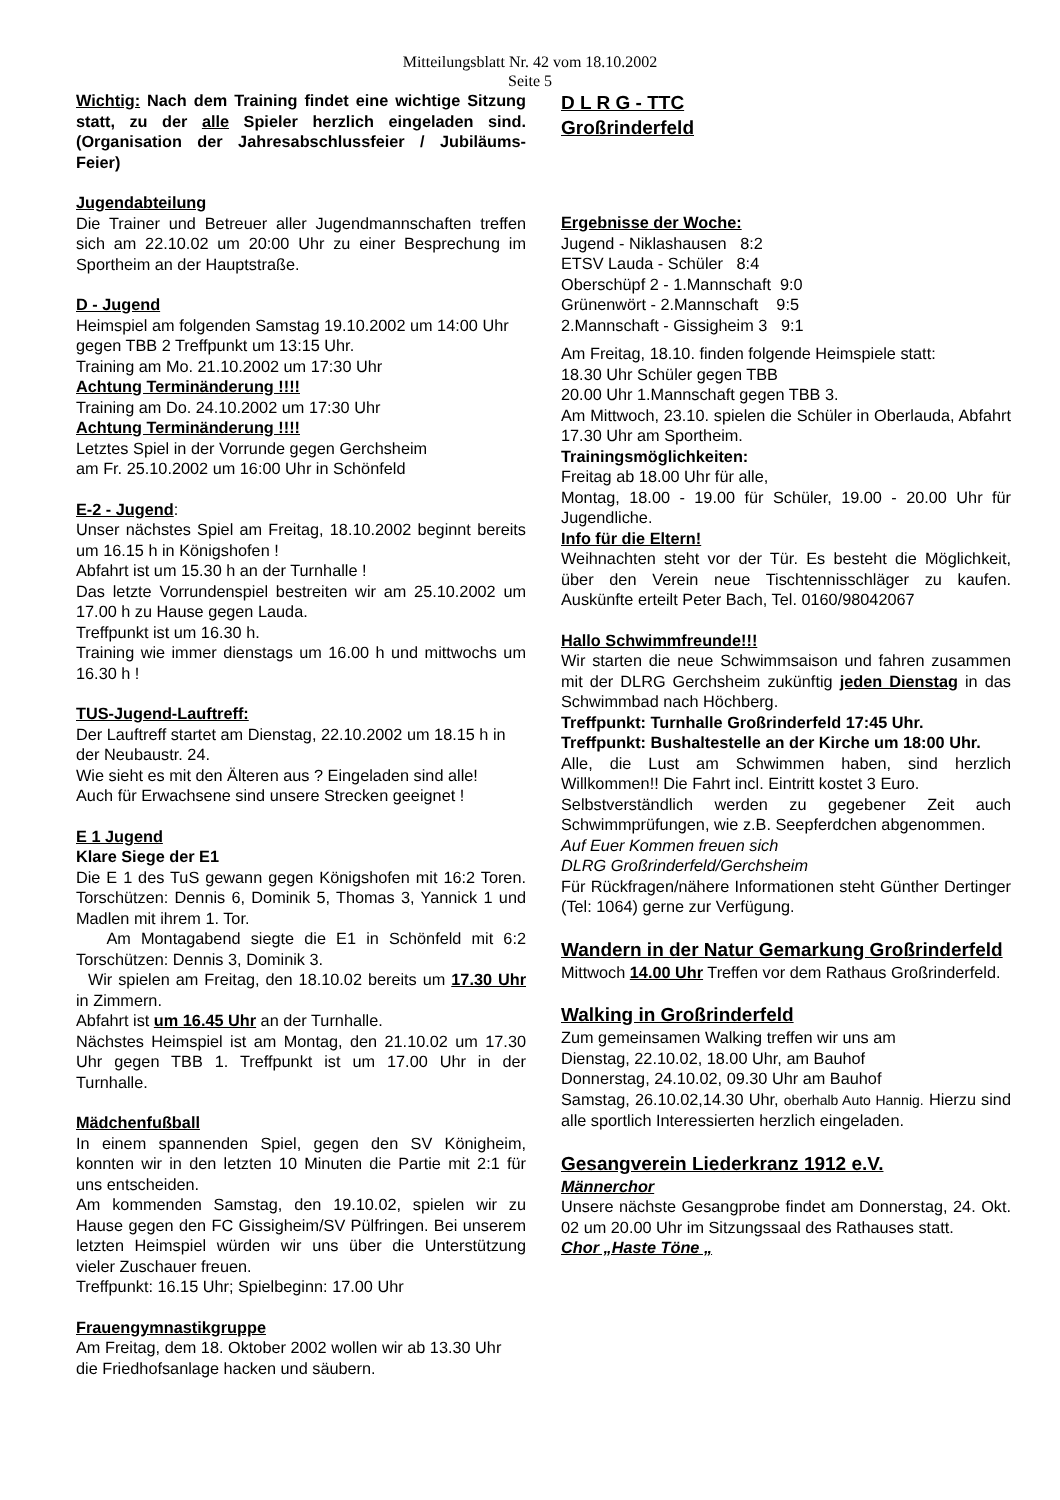Mitteilungsblatt Nr. 42 vom 18.10.2002
Seite 5
Wichtig: Nach dem Training findet eine wichtige Sitzung statt, zu der alle Spieler herzlich eingeladen sind. (Organisation der Jahresabschlussfeier / Jubiläums-Feier)
Jugendabteilung
Die Trainer und Betreuer aller Jugendmannschaften treffen sich am 22.10.02 um 20:00 Uhr zu einer Besprechung im Sportheim an der Hauptstraße.
D - Jugend
Heimspiel am folgenden Samstag 19.10.2002 um 14:00 Uhr gegen TBB 2 Treffpunkt um 13:15 Uhr.
Training am Mo. 21.10.2002 um 17:30 Uhr
Achtung Terminänderung !!!!
Training am Do. 24.10.2002 um 17:30 Uhr
Achtung Terminänderung !!!!
Letztes Spiel in der Vorrunde gegen Gerchsheim
am Fr. 25.10.2002 um 16:00 Uhr in Schönfeld
E-2 - Jugend:
Unser nächstes Spiel am Freitag, 18.10.2002 beginnt bereits um 16.15 h in Königshofen !
Abfahrt ist um 15.30 h an der Turnhalle !
Das letzte Vorrundenspiel bestreiten wir am 25.10.2002 um 17.00 h zu Hause gegen Lauda.
Treffpunkt ist um 16.30 h.
Training wie immer dienstags um 16.00 h und mittwochs um 16.30 h !
TUS-Jugend-Lauftreff:
Der Lauftreff startet am Dienstag, 22.10.2002 um 18.15 h in der Neubaustr. 24.
Wie sieht es mit den Älteren aus ? Eingeladen sind alle!
Auch für Erwachsene sind unsere Strecken geeignet !
E 1 Jugend
Klare Siege der E1
Die E 1 des TuS gewann gegen Königshofen mit 16:2 Toren. Torschützen: Dennis 6, Dominik 5, Thomas 3, Yannick 1 und Madlen mit ihrem 1. Tor.
Am Montagabend siegte die E1 in Schönfeld mit 6:2 Torschützen: Dennis 3, Dominik 3.
Wir spielen am Freitag, den 18.10.02 bereits um 17.30 Uhr in Zimmern.
Abfahrt ist um 16.45 Uhr an der Turnhalle.
Nächstes Heimspiel ist am Montag, den 21.10.02 um 17.30 Uhr gegen TBB 1. Treffpunkt ist um 17.00 Uhr in der Turnhalle.
Mädchenfußball
In einem spannenden Spiel, gegen den SV Könighe­im, konnten wir in den letzten 10 Minuten die Partie mit 2:1 für uns entscheiden.
Am kommenden Samstag, den 19.10.02, spielen wir zu Hause gegen den FC Gissigheim/SV Pülfringen. Bei unserem letzten Heimspiel würden wir uns über die Unterstützung vieler Zuschauer freuen.
Treffpunkt: 16.15 Uhr; Spielbeginn: 17.00 Uhr
Frauengymnastikgruppe
Am Freitag, dem 18. Oktober 2002 wollen wir ab 13.30 Uhr die Friedhofsanlage hacken und säubern.
D L R G - TTC
Großrinderfeld
Ergebnisse der Woche:
Jugend - Niklashausen 8:2
ETSV Lauda - Schüler 8:4
Oberschüpf 2 - 1.Mannschaft 9:0
Grünenwört - 2.Mannschaft 9:5
2.Mannschaft - Gissigheim 3 9:1
Am Freitag, 18.10. finden folgende Heimspiele statt:
18.30 Uhr Schüler gegen TBB
20.00 Uhr 1.Mannschaft gegen TBB 3.
Am Mittwoch, 23.10. spielen die Schüler in Oberlauda, Abfahrt 17.30 Uhr am Sportheim.
Trainingsmöglichkeiten:
Freitag ab 18.00 Uhr für alle,
Montag, 18.00 - 19.00 für Schüler, 19.00 - 20.00 Uhr für Jugendliche.
Info für die Eltern!
Weihnachten steht vor der Tür. Es besteht die Möglichkeit, über den Verein neue Tischtennisschläger zu kaufen. Auskünfte erteilt Peter Bach, Tel. 0160/98042067
Hallo Schwimmfreunde!!!
Wir starten die neue Schwimmsaison und fahren zusammen mit der DLRG Gerchsheim zukünftig jeden Dienstag in das Schwimmbad nach Höchberg.
Treffpunkt: Turnhalle Großrinderfeld 17:45 Uhr.
Treffpunkt: Bushaltestelle an der Kirche um 18:00 Uhr.
Alle, die Lust am Schwimmen haben, sind herzlich Willkommen!! Die Fahrt incl. Eintritt kostet 3 Euro.
Selbstverständlich werden zu gegebener Zeit auch Schwimmprüfungen, wie z.B. Seepferdchen abgenommen.
Auf Euer Kommen freuen sich
DLRG Großrinderfeld/Gerchsheim
Für Rückfragen/nähere Informationen steht Günther Dertinger (Tel: 1064) gerne zur Verfügung.
Wandern in der Natur Gemarkung Groß­rinderfeld
Mittwoch 14.00 Uhr Treffen vor dem Rathaus Großrinderfeld.
Walking in Großrinderfeld
Zum gemeinsamen Walking treffen wir uns am
Dienstag, 22.10.02, 18.00 Uhr, am Bauhof
Donnerstag, 24.10.02, 09.30 Uhr am Bauhof
Samstag, 26.10.02,14.30 Uhr, oberhalb Auto Hannig. Hierzu sind alle sportlich Interessierten herzlich eingeladen.
Gesangverein Liederkranz 1912 e.V.
Männerchor
Unsere nächste Gesangprobe findet am Donnerstag, 24. Okt. 02 um 20.00 Uhr im Sitzungssaal des Rathauses statt.
Chor „Haste Töne „